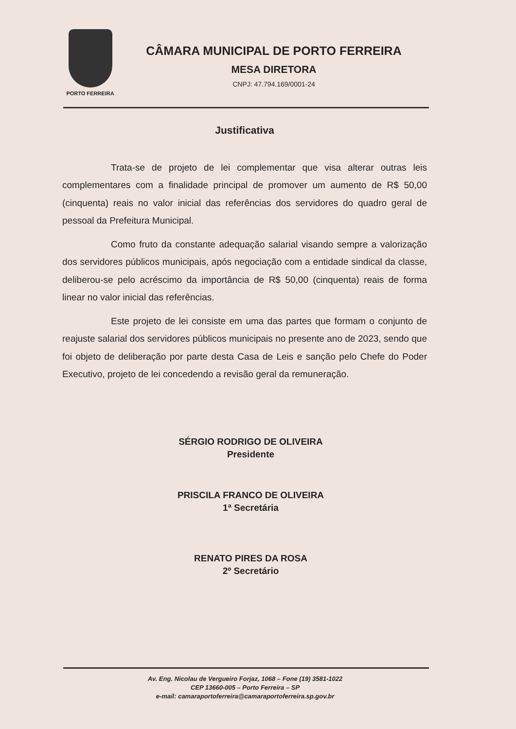PORTO FERREIRA
CÂMARA MUNICIPAL DE PORTO FERREIRA
MESA DIRETORA
CNPJ: 47.794.169/0001-24
Justificativa
Trata-se de projeto de lei complementar que visa alterar outras leis complementares com a finalidade principal de promover um aumento de R$ 50,00 (cinquenta) reais no valor inicial das referências dos servidores do quadro geral de pessoal da Prefeitura Municipal.
Como fruto da constante adequação salarial visando sempre a valorização dos servidores públicos municipais, após negociação com a entidade sindical da classe, deliberou-se pelo acréscimo da importância de R$ 50,00 (cinquenta) reais de forma linear no valor inicial das referências.
Este projeto de lei consiste em uma das partes que formam o conjunto de reajuste salarial dos servidores públicos municipais no presente ano de 2023, sendo que foi objeto de deliberação por parte desta Casa de Leis e sanção pelo Chefe do Poder Executivo, projeto de lei concedendo a revisão geral da remuneração.
SÉRGIO RODRIGO DE OLIVEIRA
Presidente
PRISCILA FRANCO DE OLIVEIRA
1ª Secretária
RENATO PIRES DA ROSA
2º Secretário
Av. Eng. Nicolau de Vergueiro Forjaz, 1068 – Fone (19) 3581-1022
CEP 13660-005 – Porto Ferreira – SP
e-mail: camaraportoferreira@camaraportoferreira.sp.gov.br